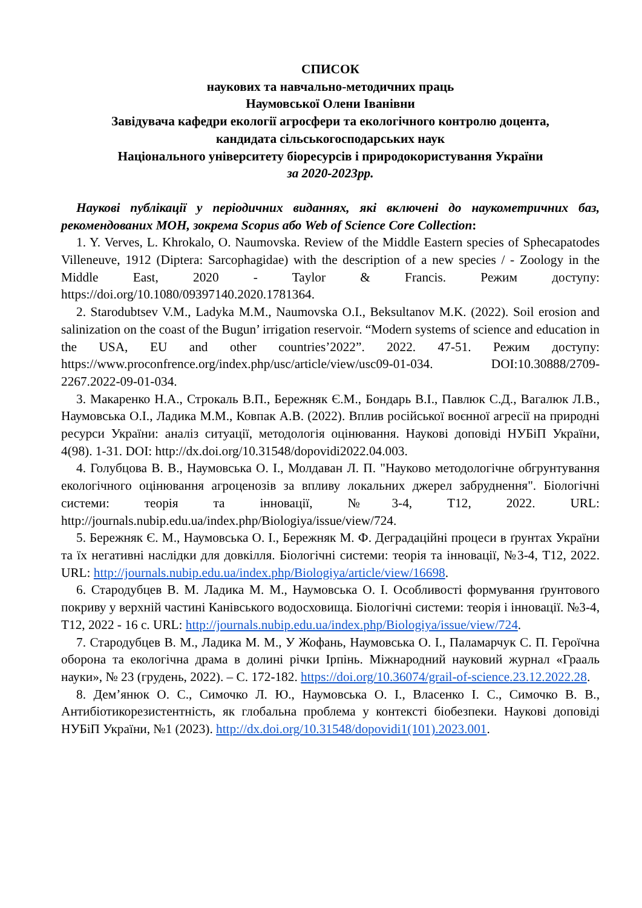СПИСОК
наукових та навчально-методичних праць
Наумовської Олени Іванівни
Завідувача кафедри екології агросфери та екологічного контролю доцента,
кандидата сільськогосподарських наук
Національного університету біоресурсів і природокористування України
за 2020-2023рр.
Наукові публікації у періодичних виданнях, які включені до наукометричних баз, рекомендованих МОН, зокрема Scopus або Web of Science Core Collection:
1. Y. Verves, L. Khrokalo, O. Naumovska. Review of the Middle Eastern species of Sphecapatodes Villeneuve, 1912 (Diptera: Sarcophagidae) with the description of a new species / - Zoology in the Middle East, 2020 - Taylor & Francis. Режим доступу: https://doi.org/10.1080/09397140.2020.1781364.
2. Starodubtsev V.M., Ladyka M.M., Naumovska O.I., Beksultanov M.K. (2022). Soil erosion and salinization on the coast of the Bugun’ irrigation reservoir. “Modern systems of science and education in the USA, EU and other countries’2022”. 2022. 47-51. Режим доступу: https://www.proconfrence.org/index.php/usc/article/view/usc09-01-034. DOI:10.30888/2709-2267.2022-09-01-034.
3. Макаренко Н.А., Строкаль В.П., Бережняк Є.М., Бондарь В.І., Павлюк С.Д., Вагалюк Л.В., Наумовська О.І., Ладика М.М., Ковпак А.В. (2022). Вплив російської воєнної агресії на природні ресурси України: аналіз ситуації, методологія оцінювання. Наукові доповіді НУБіП України, 4(98). 1-31. DOI: http://dx.doi.org/10.31548/dopovidi2022.04.003.
4. Голубцова В. В., Наумовська О. І., Молдаван Л. П. "Науково методологічне обгрунтування екологічного оцінювання агроценозів за впливу локальних джерел забруднення". Біологічні системи: теорія та інновації, №3-4, Т12, 2022. URL: http://journals.nubip.edu.ua/index.php/Biologiya/issue/view/724.
5. Бережняк Є. М., Наумовська О. І., Бережняк М. Ф. Деградаційні процеси в ґрунтах України та їх негативні наслідки для довкілля. Біологічні системи: теорія та інновації, №3-4, Т12, 2022. URL: http://journals.nubip.edu.ua/index.php/Biologiya/article/view/16698.
6. Стародубцев В. М. Ладика М. М., Наумовська О. І. Особливості формування ґрунтового покриву у верхній частині Канівського водосховища. Біологічні системи: теорія і інновації. №3-4, Т12, 2022 - 16 с. URL: http://journals.nubip.edu.ua/index.php/Biologiya/issue/view/724.
7. Стародубцев В. М., Ладика М. М., У Жофань, Наумовська О. І., Паламарчук С. П. Героїчна оборона та екологічна драма в долині річки Ірпінь. Міжнародний науковий журнал «Грааль науки», № 23 (грудень, 2022). – С. 172-182. https://doi.org/10.36074/grail-of-science.23.12.2022.28.
8. Дем’янюк О. С., Симочко Л. Ю., Наумовська О. І., Власенко І. С., Симочко В. В., Антибіотикорезистентність, як глобальна проблема у контексті біобезпеки. Наукові доповіді НУБіП України, №1 (2023). http://dx.doi.org/10.31548/dopovidi1(101).2023.001.